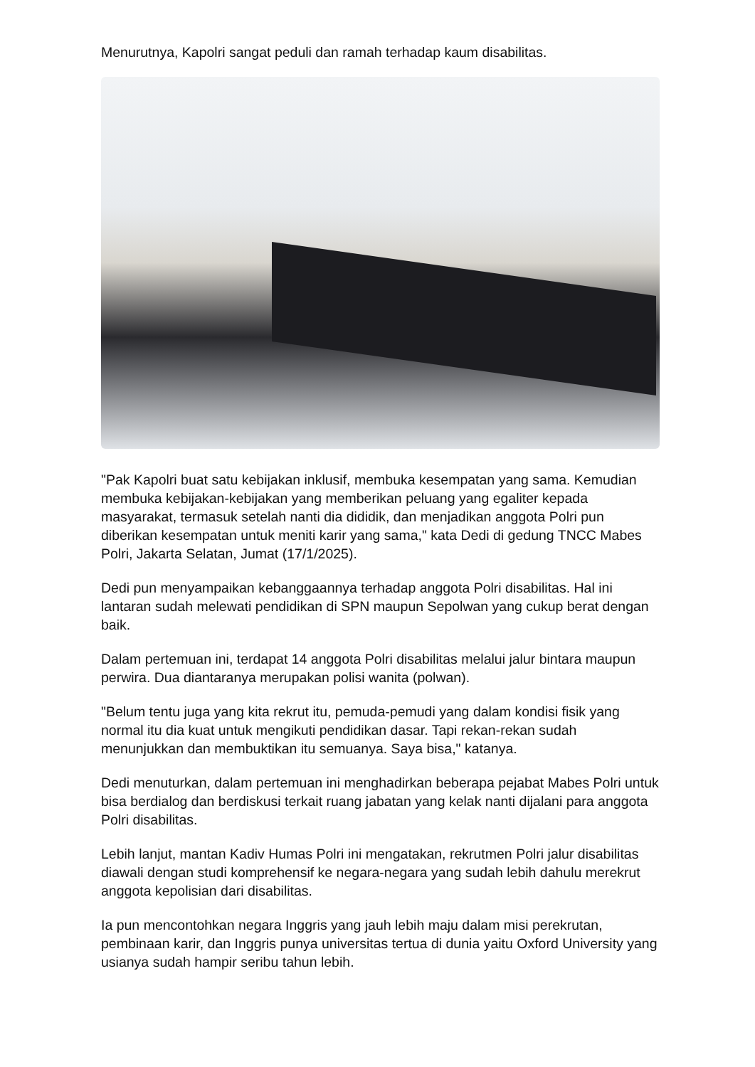Menurutnya, Kapolri sangat peduli dan ramah terhadap kaum disabilitas.
"Pak Kapolri buat satu kebijakan inklusif, membuka kesempatan yang sama. Kemudian membuka kebijakan-kebijakan yang memberikan peluang yang egaliter kepada masyarakat, termasuk setelah nanti dia dididik, dan menjadikan anggota Polri pun diberikan kesempatan untuk meniti karir yang sama," kata Dedi di gedung TNCC Mabes Polri, Jakarta Selatan, Jumat (17/1/2025).
Dedi pun menyampaikan kebanggaannya terhadap anggota Polri disabilitas. Hal ini lantaran sudah melewati pendidikan di SPN maupun Sepolwan yang cukup berat dengan baik.
Dalam pertemuan ini, terdapat 14 anggota Polri disabilitas melalui jalur bintara maupun perwira. Dua diantaranya merupakan polisi wanita (polwan).
"Belum tentu juga yang kita rekrut itu, pemuda-pemudi yang dalam kondisi fisik yang normal itu dia kuat untuk mengikuti pendidikan dasar. Tapi rekan-rekan sudah menunjukkan dan membuktikan itu semuanya. Saya bisa," katanya.
Dedi menuturkan, dalam pertemuan ini menghadirkan beberapa pejabat Mabes Polri untuk bisa berdialog dan berdiskusi terkait ruang jabatan yang kelak nanti dijalani para anggota Polri disabilitas.
Lebih lanjut, mantan Kadiv Humas Polri ini mengatakan, rekrutmen Polri jalur disabilitas diawali dengan studi komprehensif ke negara-negara yang sudah lebih dahulu merekrut anggota kepolisian dari disabilitas.
Ia pun mencontohkan negara Inggris yang jauh lebih maju dalam misi perekrutan, pembinaan karir, dan Inggris punya universitas tertua di dunia yaitu Oxford University yang usianya sudah hampir seribu tahun lebih.